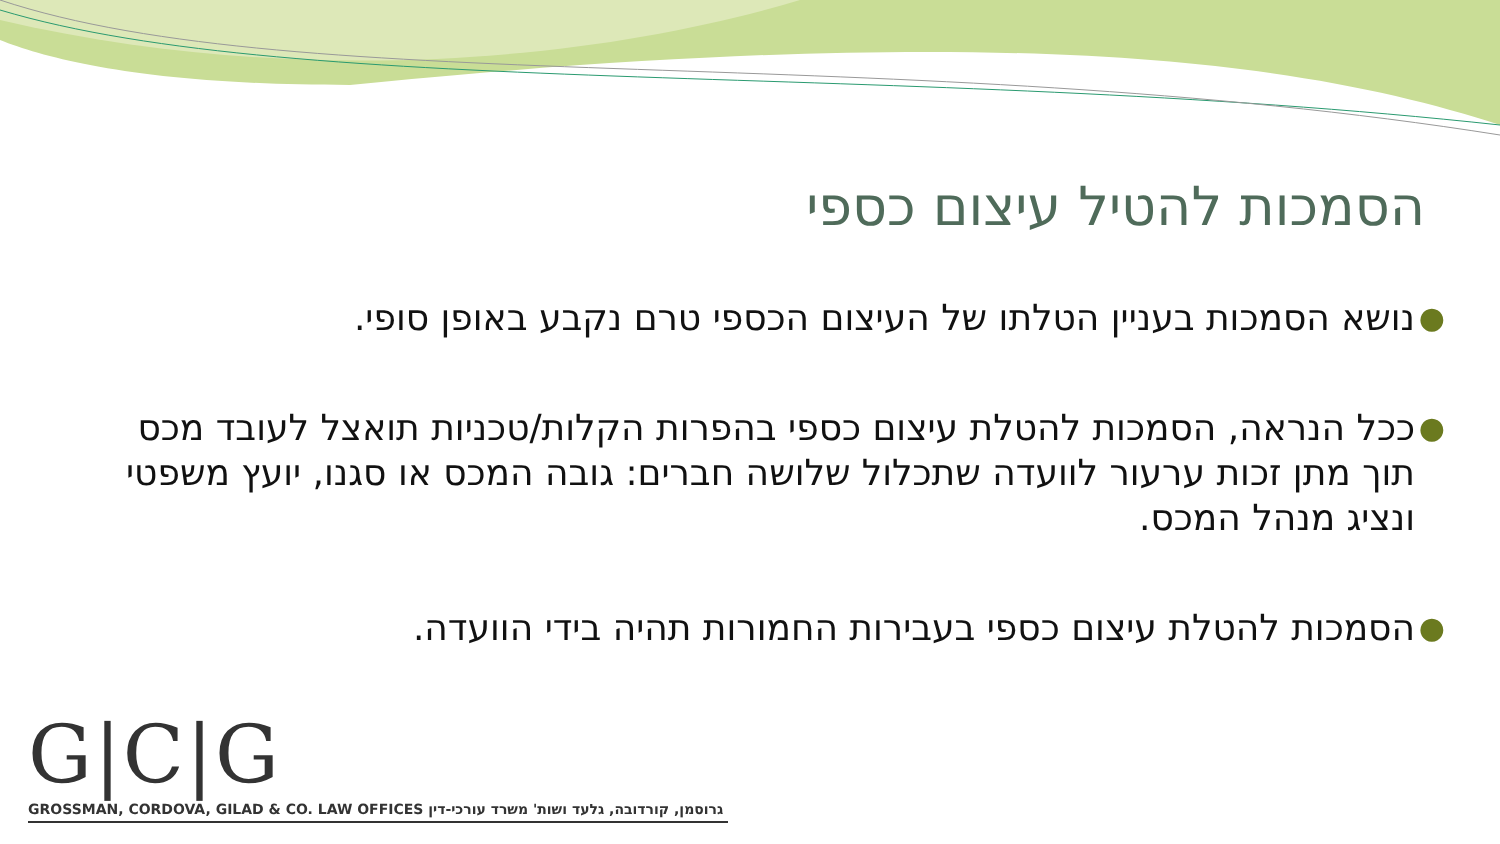הסמכות להטיל עיצום כספי
● נושא הסמכות בעניין הטלתו של העיצום הכספי טרם נקבע באופן סופי.
● ככל הנראה, הסמכות להטלת עיצום כספי בהפרות הקלות/טכניות תואצל לעובד מכס תוך מתן זכות ערעור לוועדה שתכלול שלושה חברים: גובה המכס או סגנו, יועץ משפטי ונציג מנהל המכס.
● הסמכות להטלת עיצום כספי בעבירות החמורות תהיה בידי הוועדה.
G|C|G
GROSSMAN, CORDOVA, GILAD & CO. LAW OFFICES משרד עורכי-דין גרוסמן, קורדובה, גלעד ושות'